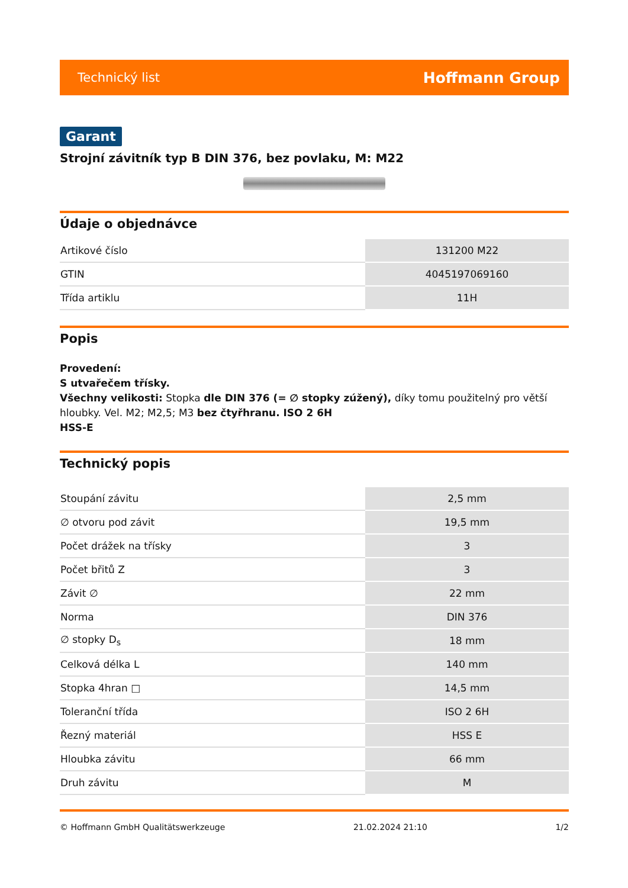Technický list Hoffmann Group
Garant
Strojní závitník typ B DIN 376, bez povlaku, M: M22
Údaje o objednávce
| Artikové číslo | 131200 M22 |
| GTIN | 4045197069160 |
| Třída artiklu | 11H |
Popis
Provedení:
S utvařečem třísky.
Všechny velikosti: Stopka dle DIN 376 (= ∅ stopky zúžený), díky tomu použitelný pro větší hloubky. Vel. M2; M2,5; M3 bez čtyřhranu. ISO 2 6H
HSS-E
Technický popis
| Stoupání závitu | 2,5 mm |
| ∅ otvoru pod závit | 19,5 mm |
| Počet drážek na třísky | 3 |
| Počet břitů Z | 3 |
| Závit ∅ | 22 mm |
| Norma | DIN 376 |
| ∅ stopky D<sub>s</sub> | 18 mm |
| Celková délka L | 140 mm |
| Stopka 4hran □ | 14,5 mm |
| Toleranční třída | ISO 2 6H |
| Řezný materiál | HSS E |
| Hloubka závitu | 66 mm |
| Druh závitu | M |
© Hoffmann GmbH Qualitätswerkzeuge 21.02.2024 21:10 1/2